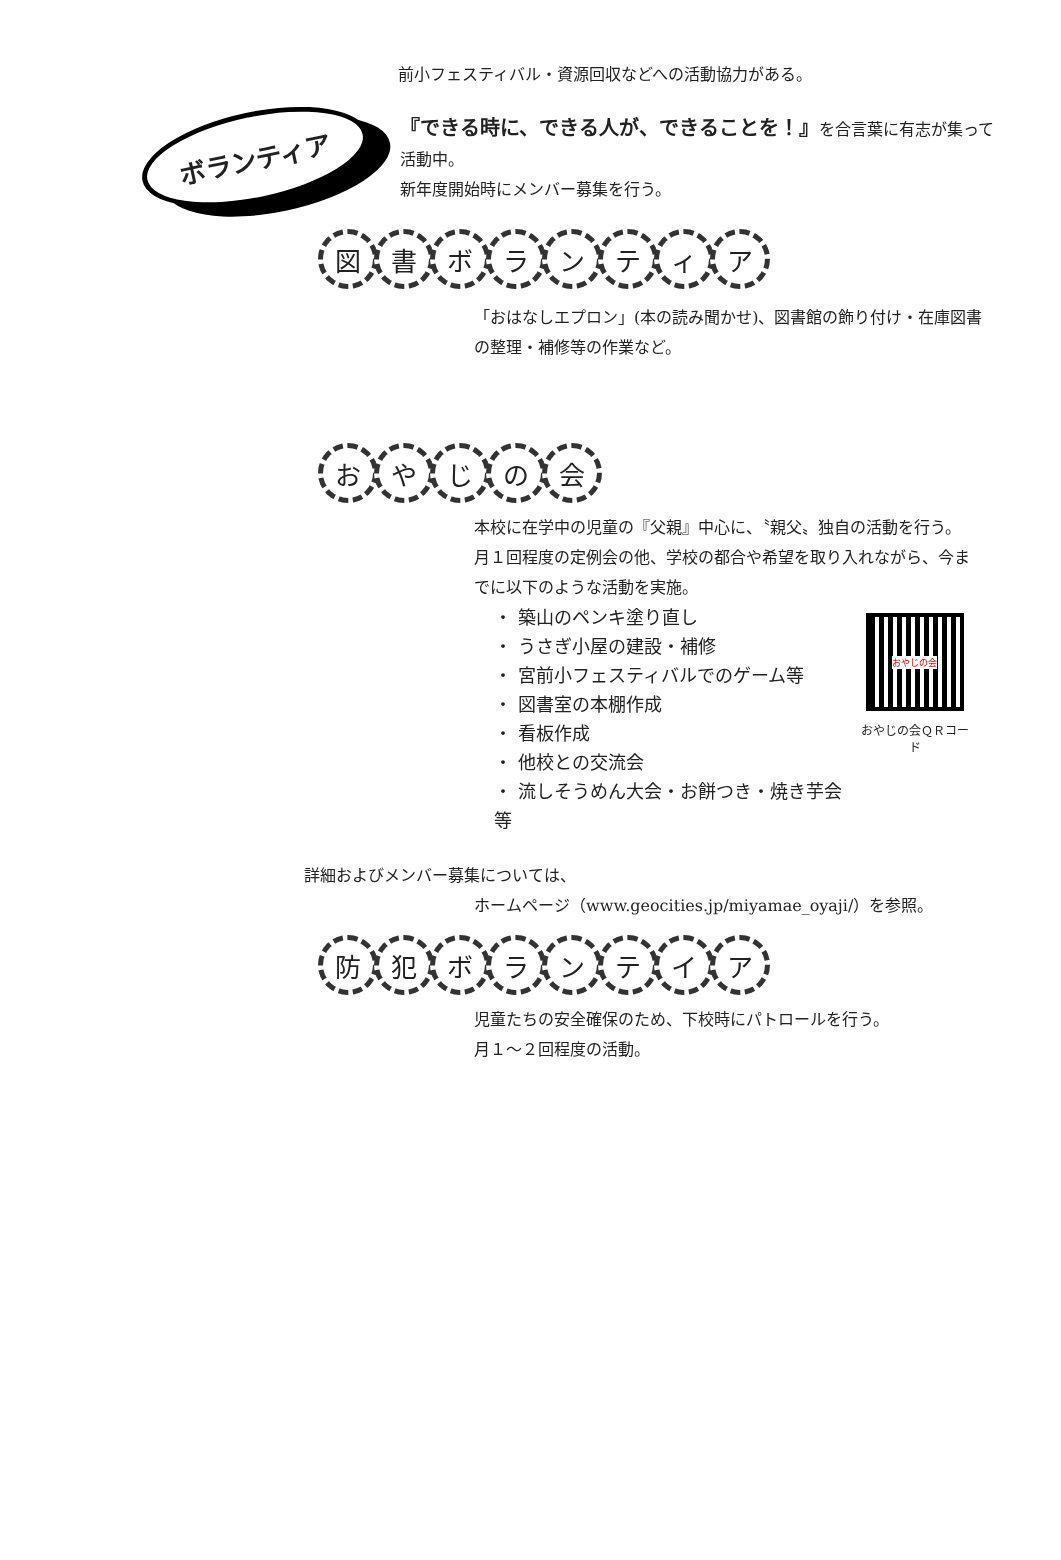前小フェスティバル・資源回収などへの活動協力がある。
ボランティア
『できる時に、できる人が、できることを！』を合言葉に有志が集って活動中。
新年度開始時にメンバー募集を行う。
図 書 ボ ラ ン テ ィ ア
「おはなしエプロン」(本の読み聞かせ)、図書館の飾り付け・在庫図書の整理・補修等の作業など。
お や じ の 会
本校に在学中の児童の『父親』中心に、〝親父〟独自の活動を行う。
月１回程度の定例会の他、学校の都合や希望を取り入れながら、今までに以下のような活動を実施。
・ 築山のペンキ塗り直し
・ うさぎ小屋の建設・補修
・ 宮前小フェスティバルでのゲーム等
・ 図書室の本棚作成
・ 看板作成
・ 他校との交流会
・ 流しそうめん大会・お餅つき・焼き芋会等
おやじの会
おやじの会ＱＲコード
詳細およびメンバー募集については、
ホームページ（www.geocities.jp/miyamae_oyaji/）を参照。
防 犯 ボ ラ ン テ イ ア
児童たちの安全確保のため、下校時にパトロールを行う。
月１～２回程度の活動。